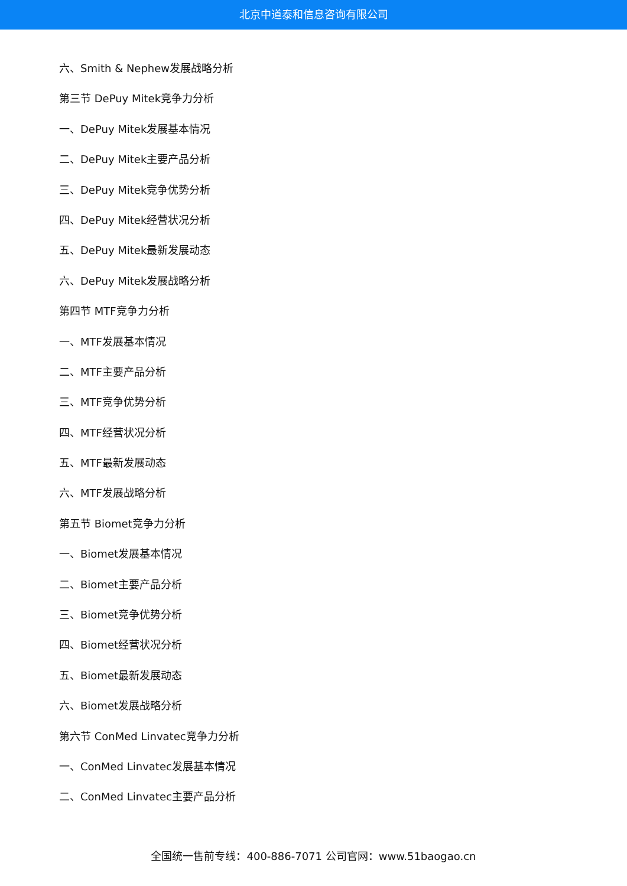北京中道泰和信息咨询有限公司
六、Smith & Nephew发展战略分析
第三节 DePuy Mitek竞争力分析
一、DePuy Mitek发展基本情况
二、DePuy Mitek主要产品分析
三、DePuy Mitek竞争优势分析
四、DePuy Mitek经营状况分析
五、DePuy Mitek最新发展动态
六、DePuy Mitek发展战略分析
第四节 MTF竞争力分析
一、MTF发展基本情况
二、MTF主要产品分析
三、MTF竞争优势分析
四、MTF经营状况分析
五、MTF最新发展动态
六、MTF发展战略分析
第五节 Biomet竞争力分析
一、Biomet发展基本情况
二、Biomet主要产品分析
三、Biomet竞争优势分析
四、Biomet经营状况分析
五、Biomet最新发展动态
六、Biomet发展战略分析
第六节 ConMed Linvatec竞争力分析
一、ConMed Linvatec发展基本情况
二、ConMed Linvatec主要产品分析
全国统一售前专线：400-886-7071 公司官网：www.51baogao.cn